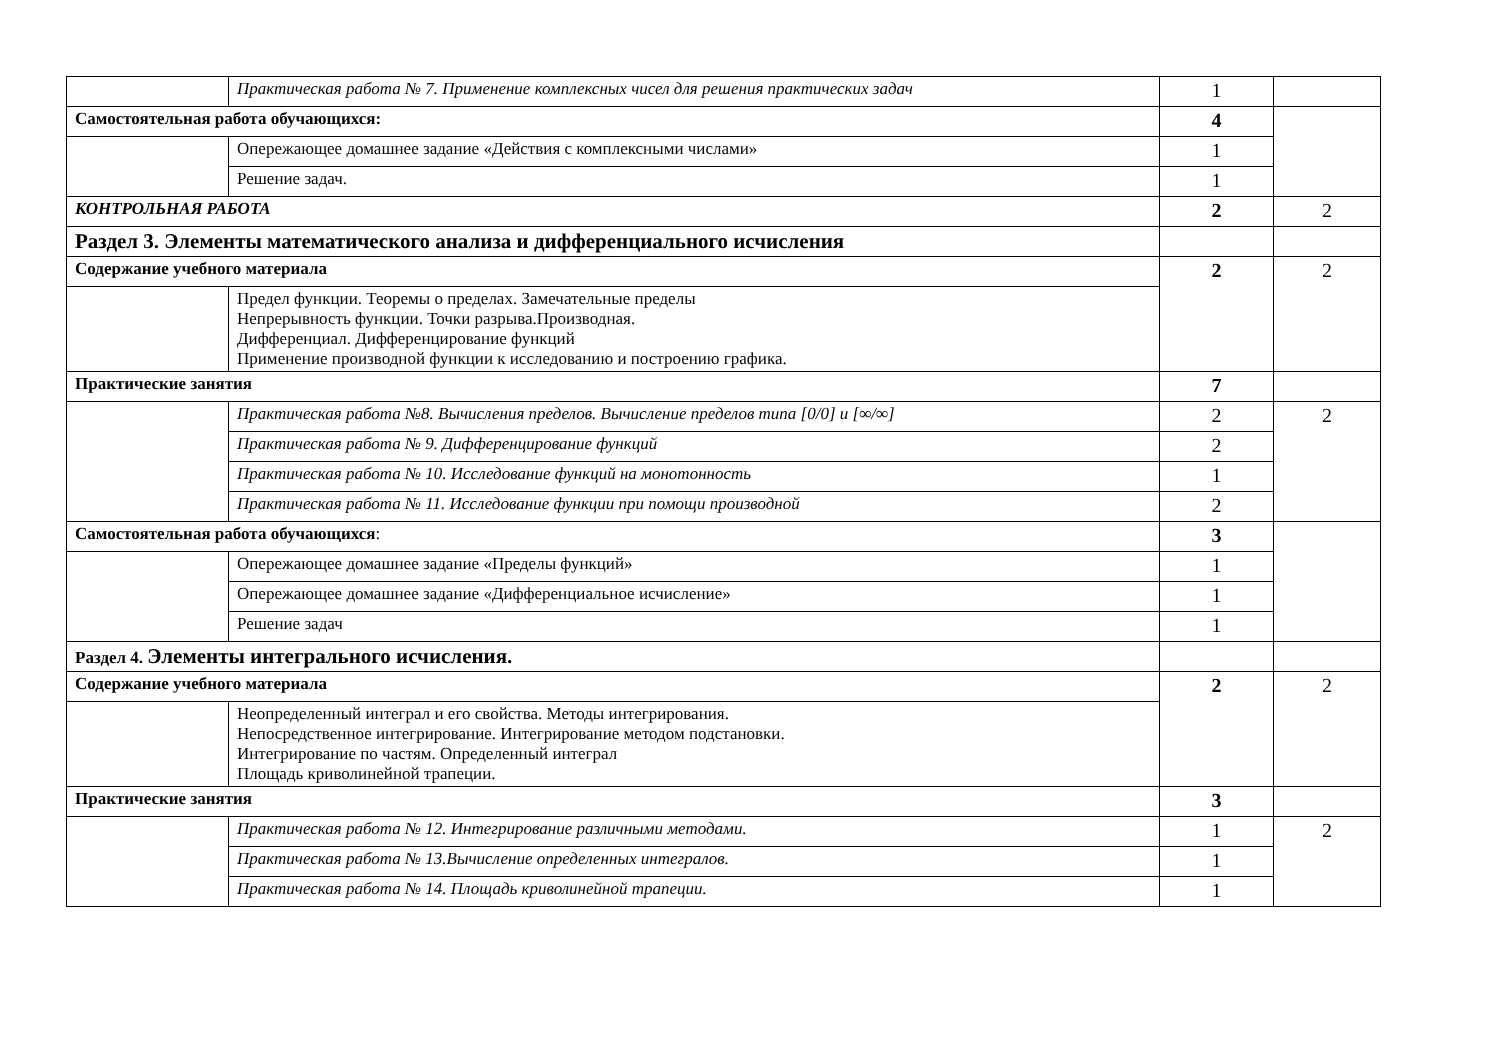| | Практическая работа № 7. Применение комплексных чисел для решения практических задач | 1 | |
| Самостоятельная работа обучающихся: | | 4 | |
| | Опережающее домашнее задание «Действия с комплексными числами» | 1 | |
| | Решение задач. | 1 | |
| КОНТРОЛЬНАЯ РАБОТА | | 2 | 2 |
| Раздел 3. Элементы математического анализа и дифференциального исчисления | | | |
| Содержание учебного материала | | 2 | 2 |
| | Предел функции. Теоремы о пределах. Замечательные пределы Непрерывность функции. Точки разрыва.Производная. Дифференциал. Дифференцирование функций Применение производной функции к исследованию и построению графика. | | |
| Практические занятия | | 7 | |
| | Практическая работа №8. Вычисления пределов. Вычисление пределов типа [0/0] и [∞/∞] | 2 | 2 |
| | Практическая работа № 9. Дифференцирование функций | 2 | |
| | Практическая работа № 10. Исследование функций на монотонность | 1 | |
| | Практическая работа № 11. Исследование функции при помощи производной | 2 | |
| Самостоятельная работа обучающихся : | | 3 | |
| | Опережающее домашнее задание «Пределы функций» | 1 | |
| | Опережающее домашнее задание «Дифференциальное исчисление» | 1 | |
| | Решение задач | 1 | |
| Раздел 4. Элементы интегрального исчисления. | | | |
| Содержание учебного материала | | 2 | 2 |
| | Неопределенный интеграл и его свойства. Методы интегрирования. Непосредственное интегрирование. Интегрирование методом подстановки. Интегрирование по частям. Определенный интеграл Площадь криволинейной трапеции. | | |
| Практические занятия | | 3 | |
| | Практическая работа № 12. Интегрирование различными методами. | 1 | 2 |
| | Практическая работа № 13.Вычисление определенных интегралов. | 1 | |
| | Практическая работа № 14. Площадь криволинейной трапеции. | 1 | |